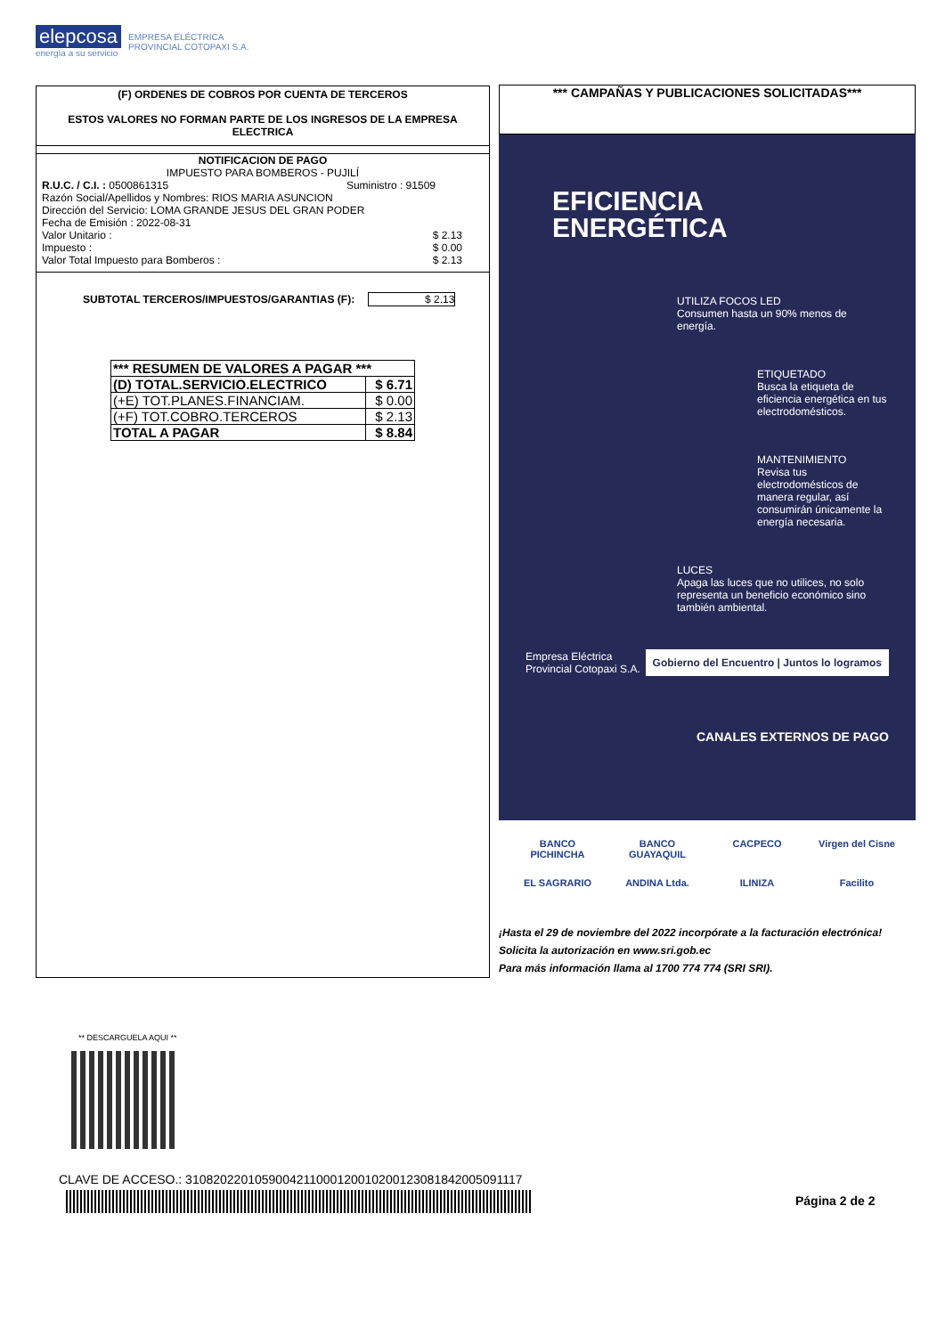elepcosa
energía a su servicio
EMPRESA ELÉCTRICA
PROVINCIAL COTOPAXI S.A.
(F) ORDENES DE COBROS POR CUENTA DE TERCEROS
ESTOS VALORES NO FORMAN PARTE DE LOS INGRESOS DE LA EMPRESA ELECTRICA
NOTIFICACION DE PAGO
IMPUESTO PARA BOMBEROS - PUJILÍ
R.U.C. / C.I. : 0500861315 Suministro : 91509
Razón Social/Apellidos y Nombres: RIOS MARIA ASUNCION
Dirección del Servicio: LOMA GRANDE JESUS DEL GRAN PODER
Fecha de Emisión : 2022-08-31
Valor Unitario : $ 2.13
Impuesto : $ 0.00
Valor Total Impuesto para Bomberos : $ 2.13
SUBTOTAL TERCEROS/IMPUESTOS/GARANTIAS (F): $ 2.13
| *** RESUMEN DE VALORES A PAGAR *** | |
| (D) TOTAL.SERVICIO.ELECTRICO | $ 6.71 |
| (+E) TOT.PLANES.FINANCIAM. | $ 0.00 |
| (+F) TOT.COBRO.TERCEROS | $ 2.13 |
| TOTAL A PAGAR | $ 8.84 |
*** CAMPAÑAS Y PUBLICACIONES SOLICITADAS***
EFICIENCIA
ENERGÉTICA
UTILIZA FOCOS LED
Consumen hasta un 90% menos de energía.
ETIQUETADO
Busca la etiqueta de eficiencia energética en tus electrodomésticos.
MANTENIMIENTO
Revisa tus electrodomésticos de manera regular, así consumirán únicamente la energía necesaria.
LUCES
Apaga las luces que no utilices, no solo representa un beneficio económico sino también ambiental.
Empresa Eléctrica
Provincial Cotopaxi S.A. Gobierno del Encuentro | Juntos lo logramos
CANALES EXTERNOS DE PAGO
BANCO PICHINCHA BANCO GUAYAQUIL CACPECO Virgen del Cisne EL SAGRARIO ANDINA Ltda. ILINIZA Facilito
¡Hasta el 29 de noviembre del 2022 incorpórate a la facturación electrónica!
Solicita la autorización en www.sri.gob.ec
Para más información llama al 1700 774 774 (SRI SRI).
** DESCARGUELA AQUI **
CLAVE DE ACCESO.: 3108202201059004211000120010200123081842005091117
Página 2 de 2